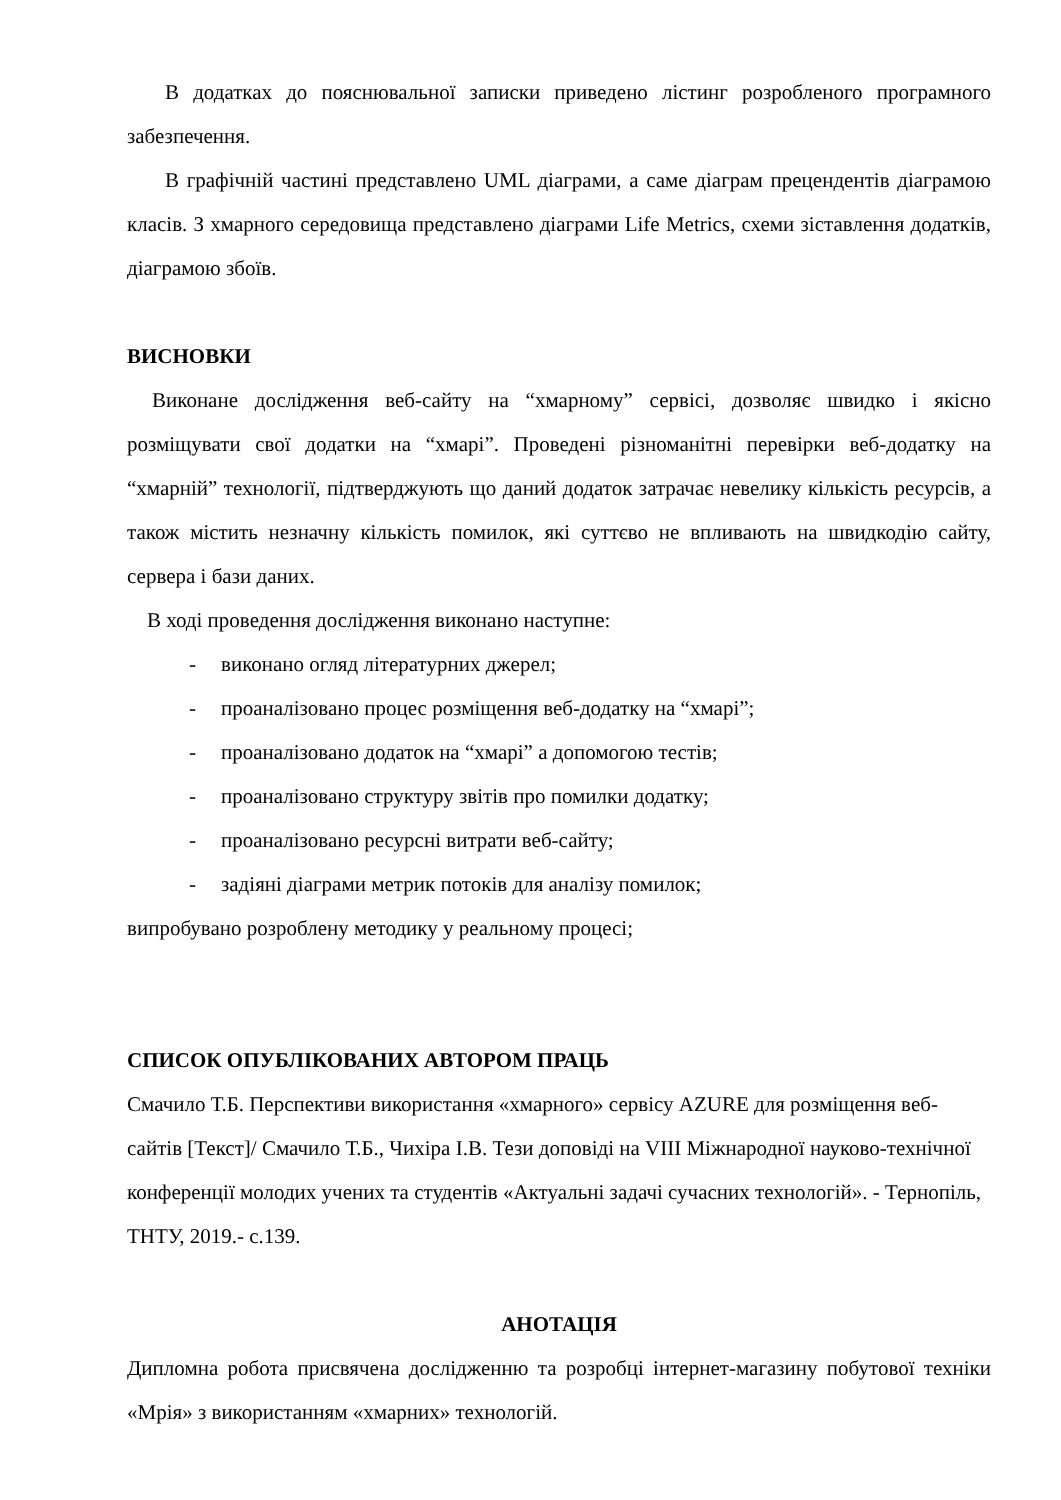В додатках до пояснювальної записки приведено лістинг розробленого програмного забезпечення.
В графічній частині представлено UML діаграми, а саме діаграм прецендентів діаграмою класів. З хмарного середовища представлено діаграми Life Metrics, схеми зіставлення додатків, діаграмою збоїв.
ВИСНОВКИ
Виконане дослідження веб-сайту на “хмарному” сервісі, дозволяє швидко і якісно розміщувати свої додатки на “хмарі”. Проведені різноманітні перевірки веб-додатку на “хмарній” технології, підтверджують що даний додаток затрачає невелику кількість ресурсів, а також містить незначну кількість помилок, які суттєво не впливають на швидкодію сайту, сервера і бази даних.
В ході проведення дослідження виконано наступне:
- виконано огляд літературних джерел;
- проаналізовано процес розміщення веб-додатку на “хмарі”;
- проаналізовано додаток на “хмарі” а допомогою тестів;
- проаналізовано структуру звітів про помилки додатку;
- проаналізовано ресурсні витрати веб-сайту;
- задіяні діаграми метрик потоків для аналізу помилок;
випробувано розроблену методику у реальному процесі;
СПИСОК ОПУБЛІКОВАНИХ АВТОРОМ ПРАЦЬ
Смачило Т.Б. Перспективи використання «хмарного» сервісу AZURE для розміщення веб-сайтів [Текст]/ Смачило Т.Б., Чихіра І.В. Тези доповіді на VIII Міжнародної науково-технічної конференції молодих учених та студентів «Актуальні задачі сучасних технологій». - Тернопіль, ТНТУ, 2019.- с.139.
АНОТАЦІЯ
Дипломна робота присвячена дослідженню та розробці інтернет-магазину побутової техніки «Мрія» з використанням «хмарних» технологій.